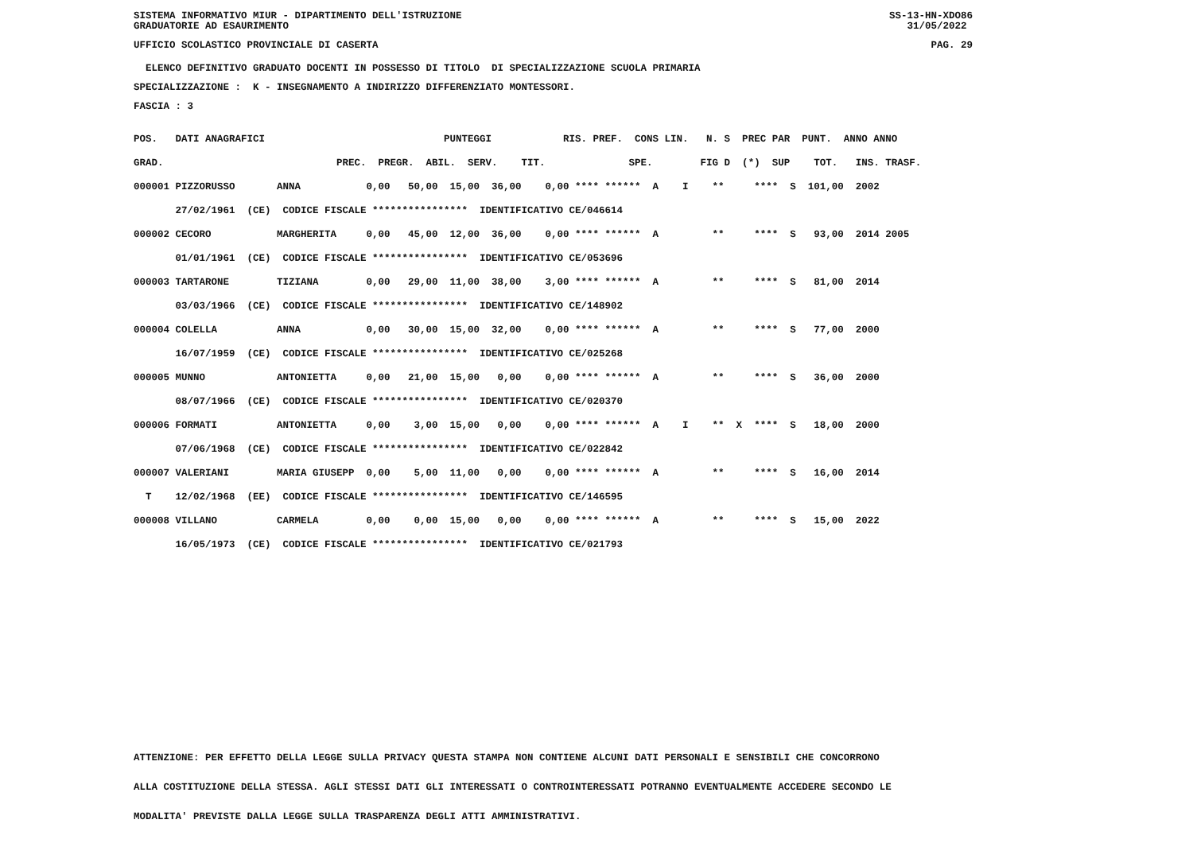SISTEMA INFORMATIVO MIUR - DIPARTIMENTO DELL'ISTRUZIONE GRADUATORIE AD ESAURIMENTO SS-13-HN-XDO86 31/05/2022
UFFICIO SCOLASTICO PROVINCIALE DI CASERTA PAG. 29
ELENCO DEFINITIVO GRADUATO DOCENTI IN POSSESSO DI TITOLO DI SPECIALIZZAZIONE SCUOLA PRIMARIA SPECIALIZZAZIONE : K - INSEGNAMENTO A INDIRIZZO DIFFERENZIATO MONTESSORI. FASCIA : 3
| POS. DATI ANAGRAFICI PUNTEGGI RIS. PREF. CONS LIN. N. S PREC PAR PUNT. ANNO ANNO |
| GRAD. PREC. PREGR. ABIL. SERV. TIT. SPE. FIG D (*) SUP TOT. INS. TRASF. |
| 000001 PIZZORUSSO ANNA 0,00 50,00 15,00 36,00 0,00 **** ****** A I ** **** S 101,00 2002 |
| 27/02/1961 (CE) CODICE FISCALE **************** IDENTIFICATIVO CE/046614 |
| 000002 CECORO MARGHERITA 0,00 45,00 12,00 36,00 0,00 **** ****** A ** **** S 93,00 2014 2005 |
| 01/01/1961 (CE) CODICE FISCALE **************** IDENTIFICATIVO CE/053696 |
| 000003 TARTARONE TIZIANA 0,00 29,00 11,00 38,00 3,00 **** ****** A ** **** S 81,00 2014 |
| 03/03/1966 (CE) CODICE FISCALE **************** IDENTIFICATIVO CE/148902 |
| 000004 COLELLA ANNA 0,00 30,00 15,00 32,00 0,00 **** ****** A ** **** S 77,00 2000 |
| 16/07/1959 (CE) CODICE FISCALE **************** IDENTIFICATIVO CE/025268 |
| 000005 MUNNO ANTONIETTA 0,00 21,00 15,00 0,00 0,00 **** ****** A ** **** S 36,00 2000 |
| 08/07/1966 (CE) CODICE FISCALE **************** IDENTIFICATIVO CE/020370 |
| 000006 FORMATI ANTONIETTA 0,00 3,00 15,00 0,00 0,00 **** ****** A I ** X **** S 18,00 2000 |
| 07/06/1968 (CE) CODICE FISCALE **************** IDENTIFICATIVO CE/022842 |
| 000007 VALERIANI MARIA GIUSEPP 0,00 5,00 11,00 0,00 0,00 **** ****** A ** **** S 16,00 2014 |
| T 12/02/1968 (EE) CODICE FISCALE **************** IDENTIFICATIVO CE/146595 |
| 000008 VILLANO CARMELA 0,00 0,00 15,00 0,00 0,00 **** ****** A ** **** S 15,00 2022 |
| 16/05/1973 (CE) CODICE FISCALE **************** IDENTIFICATIVO CE/021793 |
ATTENZIONE: PER EFFETTO DELLA LEGGE SULLA PRIVACY QUESTA STAMPA NON CONTIENE ALCUNI DATI PERSONALI E SENSIBILI CHE CONCORRONO ALLA COSTITUZIONE DELLA STESSA. AGLI STESSI DATI GLI INTERESSATI O CONTROINTERESSATI POTRANNO EVENTUALMENTE ACCEDERE SECONDO LE MODALITA' PREVISTE DALLA LEGGE SULLA TRASPARENZA DEGLI ATTI AMMINISTRATIVI.